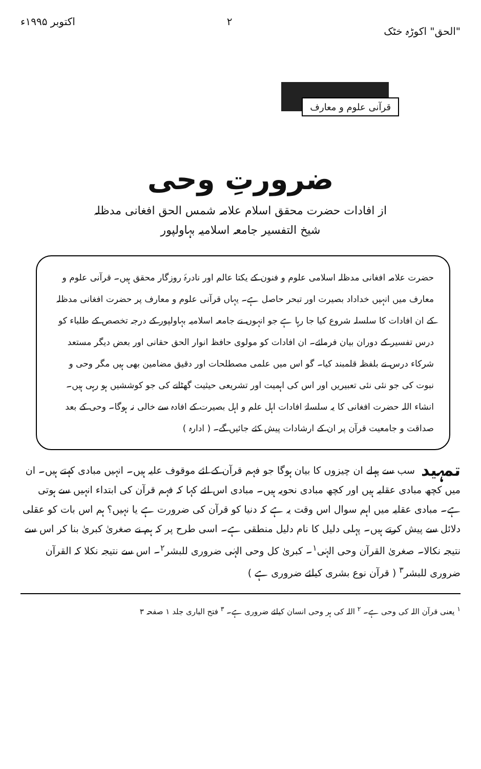"الحق" اکوڑہ خٹک ۲ اکتوبر ۱۹۹۵ء
قرآنی علوم و معارف
ضرورتِ وحی
از افادات حضرت محقق اسلام علامہ شمس الحق افغانی مدظلہ
شیخ التفسیر جامعہ اسلامیہ بہاولپور
حضرت علامہ افغانی مدظلہ اسلامی علوم و فنون کے یکتا عالم اور نادرۂ روزگار محقق ہیں۔ قرآنی علوم و معارف میں انہیں خداداد بصیرت اور تبحر حاصل ہے۔ یہاں قرآنی علوم و معارف پر حضرت افغانی مدظلہ کے ان افادات کا سلسلہ شروع کیا جا رہا ہے جو انہوں نے جامعہ اسلامیہ بہاولپور کے درجہ تخصص کے طلباء کو درس تفسیر کے دوران بیان فرمائے۔ ان افادات کو مولوی حافظ انوار الحق حقانی اور بعض دیگر مستعد شرکاء درس نے بلفظہ قلمبند کیا۔ گو اس میں علمی مصطلحات اور دقیق مضامین بھی ہیں مگر وحی و نبوت کی جو نئی نئی تعبیریں اور اس کی اہمیت اور تشریعی حیثیت گھٹانے کی جو کوششیں ہو رہی ہیں۔ انشاء اللہ حضرت افغانی کا یہ سلسلۂ افادات اہل علم و اہل بصیرت کے افادہ سے خالی نہ ہوگا۔ وحی کے بعد صداقت و جامعیت قرآن پر ان کے ارشادات پیش کئے جائیں گے۔ ( ادارہ )
تمہید سب سے پہلے ان چیزوں کا بیان ہوگا جو فہم قرآن کے لئے موقوف علیہ ہیں۔ انہیں مبادی کہتے ہیں۔ ان میں کچھ مبادی عقلیہ ہیں اور کچھ مبادی نحویہ ہیں۔ مبادی اس لئے کہا کہ فہم قرآن کی ابتداء انہیں سے ہوتی ہے۔ مبادی عقلیہ میں اہم سوال اس وقت یہ ہے کہ دنیا کو قرآن کی ضرورت ہے یا نہیں؟ ہم اس بات کو عقلی دلائل سے پیش کرتے ہیں۔ پہلی دلیل کا نام دلیل منطقی ہے۔ اسی طرح پر کہ ہم نے صغریٰ کبریٰ بنا کر اس سے نتیجہ نکالا۔ صغریٰ القرآن وحی الہٰی<sup>۱</sup>۔ کبریٰ کل وحی الہٰی ضروری للبشر<sup>۲</sup>۔ اس سے نتیجہ نکلا کہ القرآن ضروری للبشر<sup>۳</sup> ( قرآن نوع بشری کیلئے ضروری ہے )
<sup>۱</sup> یعنی قرآن اللہ کی وحی ہے۔ <sup>۲</sup> اللہ کی ہر وحی انسان کیلئے ضروری ہے۔ <sup>۳</sup> فتح الباری جلد ۱ صفحہ ۳